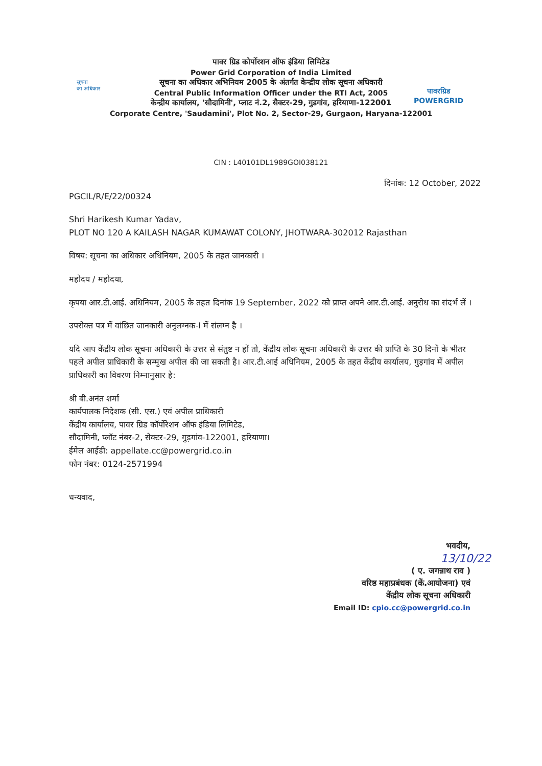सूचना
का अधिकार
पावर ग्रिड कोर्पोरशन ऑफ इंडिया लिमिटेड
Power Grid Corporation of India Limited
सूचना का अधिकार अभिनियम 2005 के अंतर्गत केन्द्रीय लोक सूचना अधिकारी
Central Public Information Officer under the RTI Act, 2005
केन्द्रीय कार्यालय, 'सौदामिनी', प्लाट नं.2, सैक्टर-29, गुडगांव, हरियाणा-122001
Corporate Centre, 'Saudamini', Plot No. 2, Sector-29, Gurgaon, Haryana-122001
पावरग्रिड
POWERGRID
CIN : L40101DL1989GOI038121
दिनांक: 12 October, 2022
PGCIL/R/E/22/00324
Shri Harikesh Kumar Yadav,
PLOT NO 120 A KAILASH NAGAR KUMAWAT COLONY, JHOTWARA-302012 Rajasthan
विषय: सूचना का अधिकार अधिनियम, 2005 के तहत जानकारी ।
महोदय / महोदया,
कृपया आर.टी.आई. अधिनियम, 2005 के तहत दिनांक 19 September, 2022 को प्राप्त अपने आर.टी.आई. अनुरोध का संदर्भ लें ।
उपरोक्त पत्र में वांछित जानकारी अनुलग्नक-I में संलग्न है ।
यदि आप केंद्रीय लोक सूचना अधिकारी के उत्तर से संतुष्ट न हों तो, केंद्रीय लोक सूचना अधिकारी के उत्तर की प्राप्ति के 30 दिनों के भीतर पहले अपील प्राधिकारी के सम्मुख अपील की जा सकती है। आर.टी.आई अधिनियम, 2005 के तहत केंद्रीय कार्यालय, गुड़गांव में अपील प्राधिकारी का विवरण निम्नानुसार है:
श्री बी.अनंत शर्मा
कार्यपालक निदेशक (सी. एस.) एवं अपील प्राधिकारी
केंद्रीय कार्यालय, पावर ग्रिड कॉर्पोरेशन ऑफ इंडिया लिमिटेड,
सौदामिनी, प्लॉट नंबर-2, सेक्टर-29, गुड़गांव-122001, हरियाणा।
ईमेल आईडी: appellate.cc@powergrid.co.in
फोन नंबर: 0124-2571994
धन्यवाद,
भवदीय,
13/10/22
( ए. जगन्नाथ राव )
वरिष्ठ महाप्रबंधक (कें.आयोजना) एवं
केंद्रीय लोक सूचना अधिकारी
Email ID: cpio.cc@powergrid.co.in